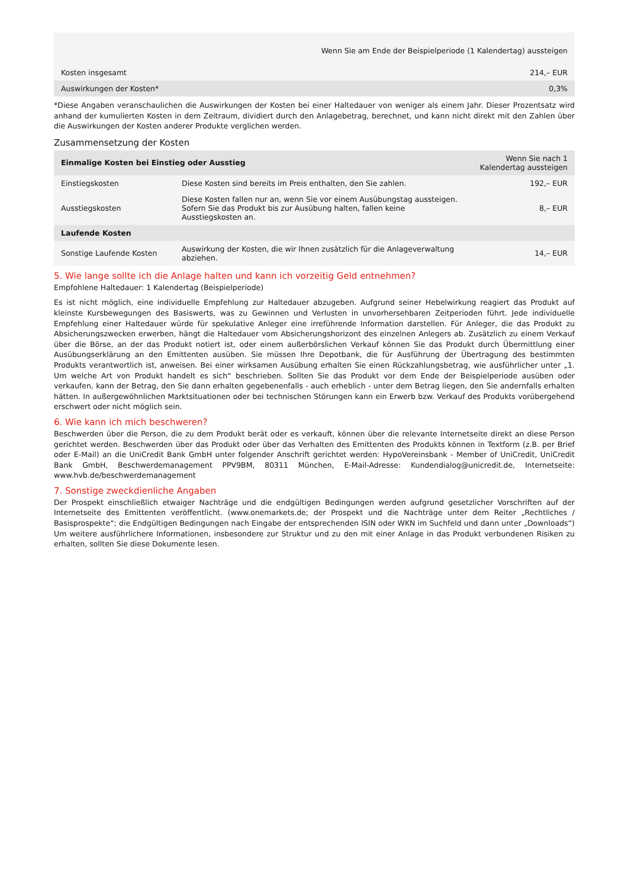| Wenn Sie am Ende der Beispielperiode (1 Kalendertag) aussteigen | |
| --- | --- |
| Kosten insgesamt | 214,– EUR |
| Auswirkungen der Kosten* | 0,3% |
*Diese Angaben veranschaulichen die Auswirkungen der Kosten bei einer Haltedauer von weniger als einem Jahr. Dieser Prozentsatz wird anhand der kumulierten Kosten in dem Zeitraum, dividiert durch den Anlagebetrag, berechnet, und kann nicht direkt mit den Zahlen über die Auswirkungen der Kosten anderer Produkte verglichen werden.
Zusammensetzung der Kosten
| Einmalige Kosten bei Einstieg oder Ausstieg | | Wenn Sie nach 1 Kalendertag aussteigen |
| --- | --- | --- |
| Einstiegskosten | Diese Kosten sind bereits im Preis enthalten, den Sie zahlen. | 192,– EUR |
| Ausstiegskosten | Diese Kosten fallen nur an, wenn Sie vor einem Ausübungstag aussteigen. Sofern Sie das Produkt bis zur Ausübung halten, fallen keine Ausstiegskosten an. | 8,– EUR |
| Laufende Kosten | | |
| Sonstige Laufende Kosten | Auswirkung der Kosten, die wir Ihnen zusätzlich für die Anlageverwaltung abziehen. | 14,– EUR |
5. Wie lange sollte ich die Anlage halten und kann ich vorzeitig Geld entnehmen?
Empfohlene Haltedauer: 1 Kalendertag (Beispielperiode)
Es ist nicht möglich, eine individuelle Empfehlung zur Haltedauer abzugeben. Aufgrund seiner Hebelwirkung reagiert das Produkt auf kleinste Kursbewegungen des Basiswerts, was zu Gewinnen und Verlusten in unvorhersehbaren Zeitperioden führt. Jede individuelle Empfehlung einer Haltedauer würde für spekulative Anleger eine irreführende Information darstellen. Für Anleger, die das Produkt zu Absicherungszwecken erwerben, hängt die Haltedauer vom Absicherungshorizont des einzelnen Anlegers ab. Zusätzlich zu einem Verkauf über die Börse, an der das Produkt notiert ist, oder einem außerbörslichen Verkauf können Sie das Produkt durch Übermittlung einer Ausübungserklärung an den Emittenten ausüben. Sie müssen Ihre Depotbank, die für Ausführung der Übertragung des bestimmten Produkts verantwortlich ist, anweisen. Bei einer wirksamen Ausübung erhalten Sie einen Rückzahlungsbetrag, wie ausführlicher unter „1. Um welche Art von Produkt handelt es sich“ beschrieben. Sollten Sie das Produkt vor dem Ende der Beispielperiode ausüben oder verkaufen, kann der Betrag, den Sie dann erhalten gegebenenfalls - auch erheblich - unter dem Betrag liegen, den Sie andernfalls erhalten hätten. In außergewöhnlichen Marktsituationen oder bei technischen Störungen kann ein Erwerb bzw. Verkauf des Produkts vorübergehend erschwert oder nicht möglich sein.
6. Wie kann ich mich beschweren?
Beschwerden über die Person, die zu dem Produkt berät oder es verkauft, können über die relevante Internetseite direkt an diese Person gerichtet werden. Beschwerden über das Produkt oder über das Verhalten des Emittenten des Produkts können in Textform (z.B. per Brief oder E-Mail) an die UniCredit Bank GmbH unter folgender Anschrift gerichtet werden: HypoVereinsbank - Member of UniCredit, UniCredit Bank GmbH, Beschwerdemanagement PPV9BM, 80311 München, E-Mail-Adresse: Kundendialog@unicredit.de, Internetseite: www.hvb.de/beschwerdemanagement
7. Sonstige zweckdienliche Angaben
Der Prospekt einschließlich etwaiger Nachträge und die endgültigen Bedingungen werden aufgrund gesetzlicher Vorschriften auf der Internetseite des Emittenten veröffentlicht. (www.onemarkets.de; der Prospekt und die Nachträge unter dem Reiter „Rechtliches / Basisprospekte“; die Endgültigen Bedingungen nach Eingabe der entsprechenden ISIN oder WKN im Suchfeld und dann unter „Downloads“) Um weitere ausführlichere Informationen, insbesondere zur Struktur und zu den mit einer Anlage in das Produkt verbundenen Risiken zu erhalten, sollten Sie diese Dokumente lesen.